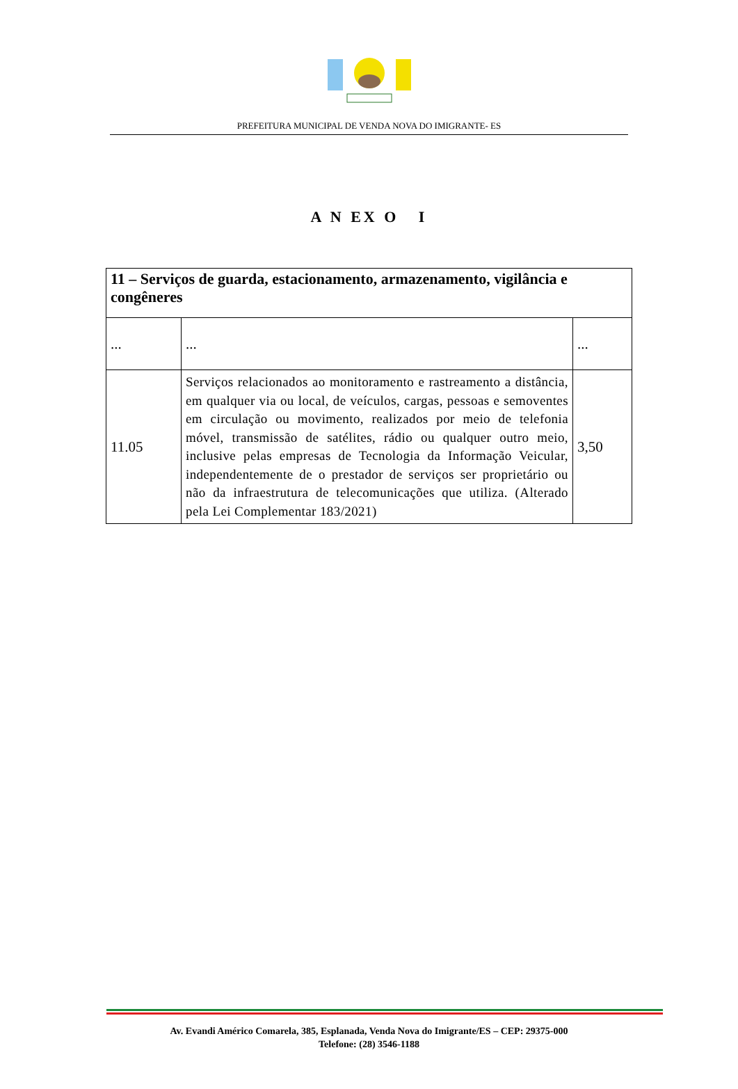PREFEITURA MUNICIPAL DE VENDA NOVA DO IMIGRANTE- ES
A N EX O I
| 11 – Serviços de guarda, estacionamento, armazenamento, vigilância e congêneres | | |
| ... | ... | ... |
| 11.05 | Serviços relacionados ao monitoramento e rastreamento a distância, em qualquer via ou local, de veículos, cargas, pessoas e semoventes em circulação ou movimento, realizados por meio de telefonia móvel, transmissão de satélites, rádio ou qualquer outro meio, inclusive pelas empresas de Tecnologia da Informação Veicular, independentemente de o prestador de serviços ser proprietário ou não da infraestrutura de telecomunicações que utiliza. (Alterado pela Lei Complementar 183/2021) | 3,50 |
Av. Evandi Américo Comarela, 385, Esplanada, Venda Nova do Imigrante/ES – CEP: 29375-000
Telefone: (28) 3546-1188